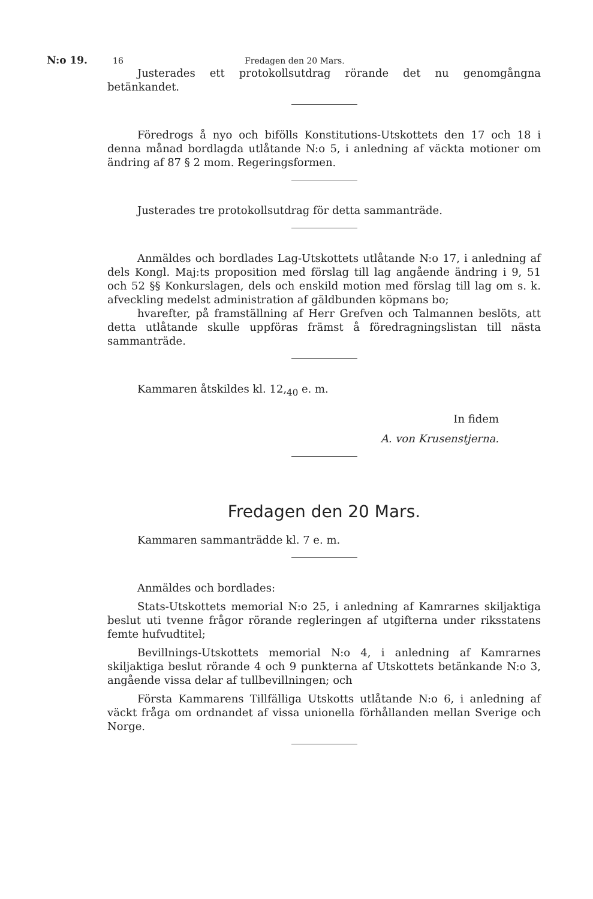N:o 19. 16 Fredagen den 20 Mars.
Justerades ett protokollsutdrag rörande det nu genomgångna betänkandet.
Föredrogs å nyo och bifölls Konstitutions-Utskottets den 17 och 18 i denna månad bordlagda utlåtande N:o 5, i anledning af väckta motioner om ändring af 87 § 2 mom. Regeringsformen.
Justerades tre protokollsutdrag för detta sammanträde.
Anmäldes och bordlades Lag-Utskottets utlåtande N:o 17, i anledning af dels Kongl. Maj:ts proposition med förslag till lag angående ändring i 9, 51 och 52 §§ Konkurslagen, dels och enskild motion med förslag till lag om s. k. afveckling medelst administration af gäldbunden köpmans bo;
hvarefter, på framställning af Herr Grefven och Talmannen beslöts, att detta utlåtande skulle uppföras främst å föredragningslistan till nästa sammanträde.
Kammaren åtskildes kl. 12,<sub>40</sub> e. m.
In fidem
A. von Krusenstjerna.
Fredagen den 20 Mars.
Kammaren sammanträdde kl. 7 e. m.
Anmäldes och bordlades:
Stats-Utskottets memorial N:o 25, i anledning af Kamrarnes skiljaktiga beslut uti tvenne frågor rörande regleringen af utgifterna under riksstatens femte hufvudtitel;
Bevillnings-Utskottets memorial N:o 4, i anledning af Kamrarnes skiljaktiga beslut rörande 4 och 9 punkterna af Utskottets betänkande N:o 3, angående vissa delar af tullbevillningen; och
Första Kammarens Tillfälliga Utskotts utlåtande N:o 6, i anledning af väckt fråga om ordnandet af vissa unionella förhållanden mellan Sverige och Norge.